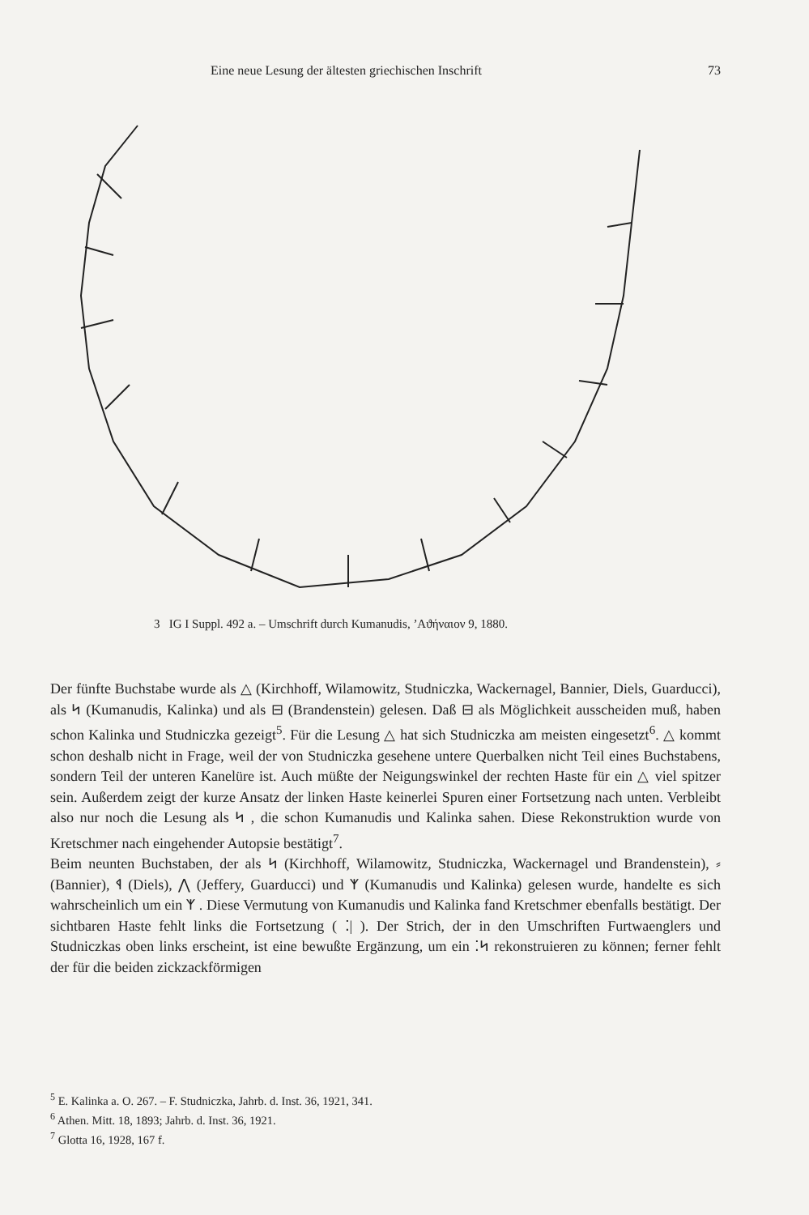Eine neue Lesung der ältesten griechischen Inschrift 73
3 IG I Suppl. 492 a. – Umschrift durch Kumanudis, ’Αϑήναιον 9, 1880.
Der fünfte Buchstabe wurde als △ (Kirchhoff, Wilamowitz, Studniczka, Wackernagel, Bannier, Diels, Guarducci), als ᛋ (Kumanudis, Kalinka) und als ⊟ (Brandenstein) gelesen. Daß ⊟ als Möglichkeit ausscheiden muß, haben schon Kalinka und Studniczka gezeigt<sup>5</sup>. Für die Lesung △ hat sich Studniczka am meisten eingesetzt<sup>6</sup>. △ kommt schon deshalb nicht in Frage, weil der von Studniczka gesehene untere Querbalken nicht Teil eines Buchstabens, sondern Teil der unteren Kanelüre ist. Auch müßte der Neigungswinkel der rechten Haste für ein △ viel spitzer sein. Außerdem zeigt der kurze Ansatz der linken Haste keinerlei Spuren einer Fortsetzung nach unten. Verbleibt also nur noch die Lesung als ᛋ , die schon Kumanudis und Kalinka sahen. Diese Rekonstruktion wurde von Kretschmer nach eingehender Autopsie bestätigt<sup>7</sup>.
Beim neunten Buchstaben, der als ᛋ (Kirchhoff, Wilamowitz, Studniczka, Wackernagel und Brandenstein), ⸗ (Bannier), ᛩ (Diels), ⋀ (Jeffery, Guarducci) und ᛉ (Kumanudis und Kalinka) gelesen wurde, handelte es sich wahrscheinlich um ein ᛉ . Diese Vermutung von Kumanudis und Kalinka fand Kretschmer ebenfalls bestätigt. Der sichtbaren Haste fehlt links die Fortsetzung ( ⁚| ). Der Strich, der in den Umschriften Furtwaenglers und Studniczkas oben links erscheint, ist eine bewußte Ergänzung, um ein ⁚ᛋ rekonstruieren zu können; ferner fehlt der für die beiden zickzackförmigen
<sup>5</sup> E. Kalinka a. O. 267. – F. Studniczka, Jahrb. d. Inst. 36, 1921, 341.
<sup>6</sup> Athen. Mitt. 18, 1893; Jahrb. d. Inst. 36, 1921.
<sup>7</sup> Glotta 16, 1928, 167 f.